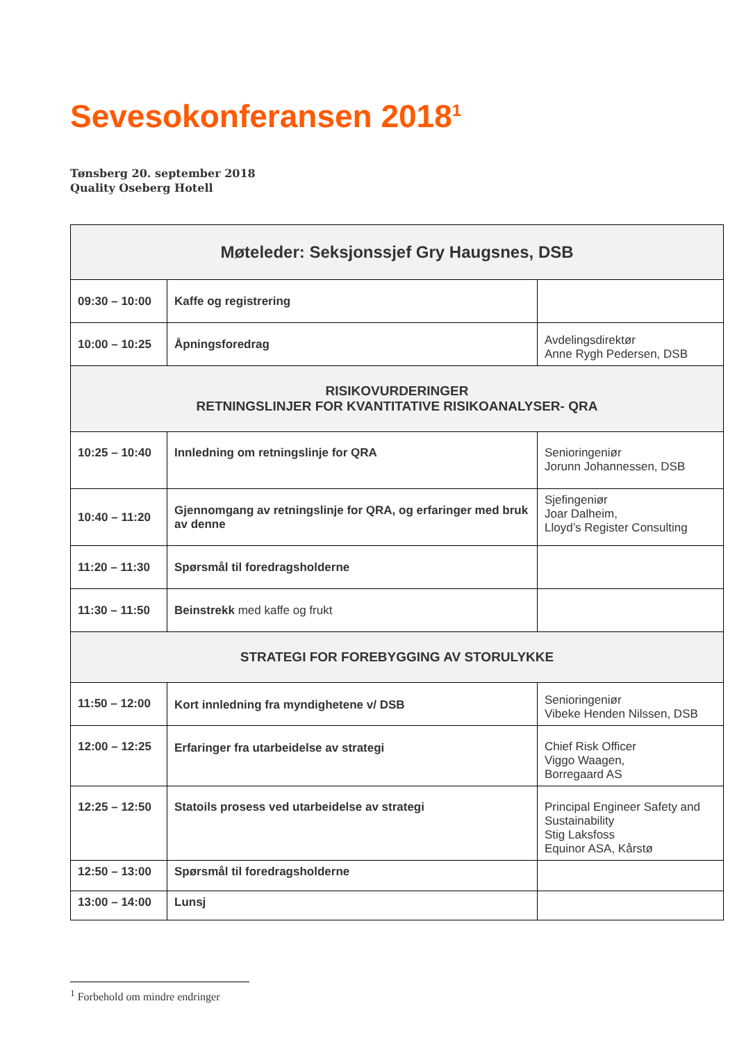Sevesokonferansen 2018<sup>1</sup>
Tønsberg 20. september 2018
Quality Oseberg Hotell
| Møteleder: Seksjonssjef Gry Haugsnes, DSB | | |
| 09:30 – 10:00 | Kaffe og registrering | |
| 10:00 – 10:25 | Åpningsforedrag | Avdelingsdirektør Anne Rygh Pedersen, DSB |
| RISIKOVURDERINGER RETNINGSLINJER FOR KVANTITATIVE RISIKOANALYSER- QRA | | |
| 10:25 – 10:40 | Innledning om retningslinje for QRA | Senioringeniør Jorunn Johannessen, DSB |
| 10:40 – 11:20 | Gjennomgang av retningslinje for QRA, og erfaringer med bruk av denne | Sjefingeniør Joar Dalheim, Lloyd’s Register Consulting |
| 11:20 – 11:30 | Spørsmål til foredragsholderne | |
| 11:30 – 11:50 | Beinstrekk med kaffe og frukt | |
| STRATEGI FOR FOREBYGGING AV STORULYKKE | | |
| 11:50 – 12:00 | Kort innledning fra myndighetene v/ DSB | Senioringeniør Vibeke Henden Nilssen, DSB |
| 12:00 – 12:25 | Erfaringer fra utarbeidelse av strategi | Chief Risk Officer Viggo Waagen, Borregaard AS |
| 12:25 – 12:50 | Statoils prosess ved utarbeidelse av strategi | Principal Engineer Safety and Sustainability Stig Laksfoss Equinor ASA, Kårstø |
| 12:50 – 13:00 | Spørsmål til foredragsholderne | |
| 13:00 – 14:00 | Lunsj | |
<sup>1</sup> Forbehold om mindre endringer